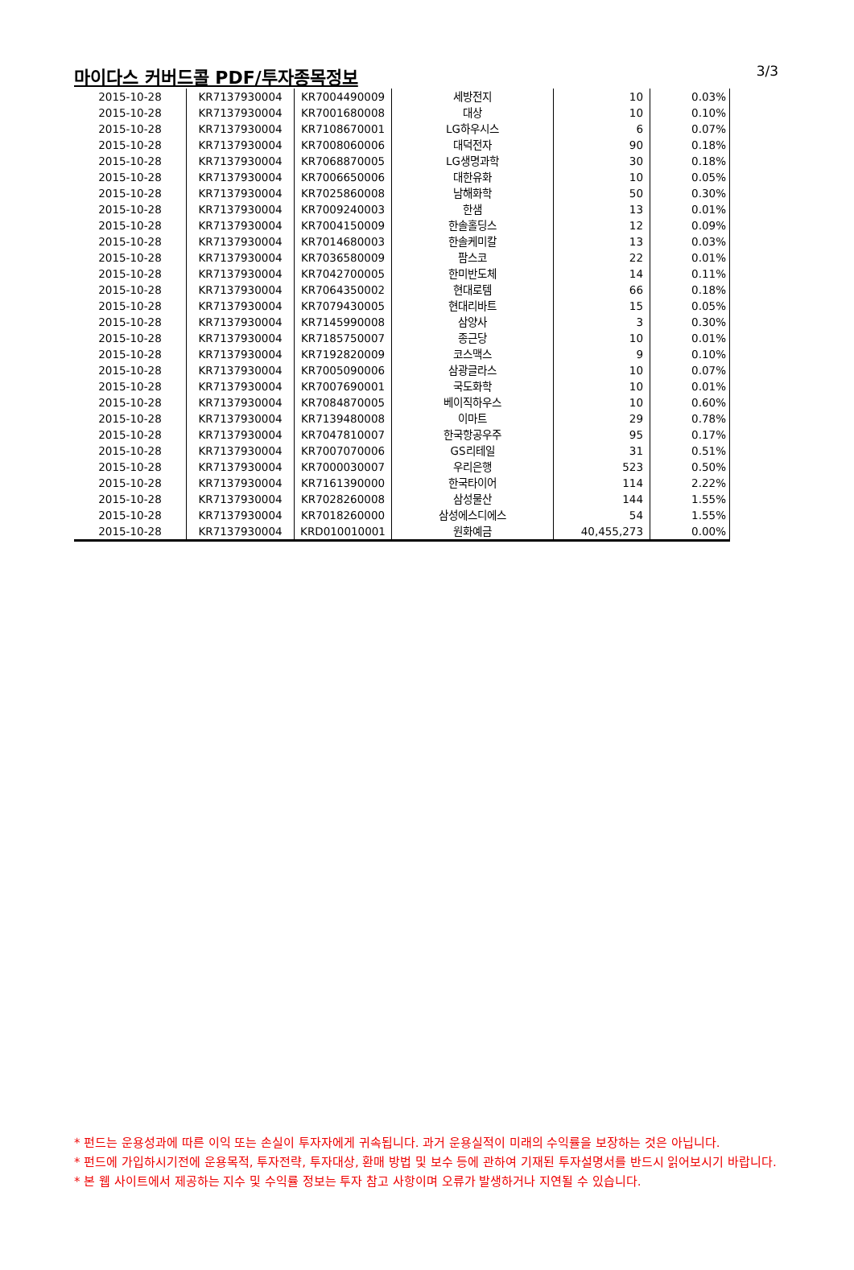마이다스 커버드콜 PDF/투자종목정보
3/3
| 2015-10-28 | KR7137930004 | KR7004490009 | 세방전지 | 10 | 0.03% |
| 2015-10-28 | KR7137930004 | KR7001680008 | 대상 | 10 | 0.10% |
| 2015-10-28 | KR7137930004 | KR7108670001 | LG하우시스 | 6 | 0.07% |
| 2015-10-28 | KR7137930004 | KR7008060006 | 대덕전자 | 90 | 0.18% |
| 2015-10-28 | KR7137930004 | KR7068870005 | LG생명과학 | 30 | 0.18% |
| 2015-10-28 | KR7137930004 | KR7006650006 | 대한유화 | 10 | 0.05% |
| 2015-10-28 | KR7137930004 | KR7025860008 | 남해화학 | 50 | 0.30% |
| 2015-10-28 | KR7137930004 | KR7009240003 | 한샘 | 13 | 0.01% |
| 2015-10-28 | KR7137930004 | KR7004150009 | 한솔홀딩스 | 12 | 0.09% |
| 2015-10-28 | KR7137930004 | KR7014680003 | 한솔케미칼 | 13 | 0.03% |
| 2015-10-28 | KR7137930004 | KR7036580009 | 팜스코 | 22 | 0.01% |
| 2015-10-28 | KR7137930004 | KR7042700005 | 한미반도체 | 14 | 0.11% |
| 2015-10-28 | KR7137930004 | KR7064350002 | 현대로템 | 66 | 0.18% |
| 2015-10-28 | KR7137930004 | KR7079430005 | 현대리바트 | 15 | 0.05% |
| 2015-10-28 | KR7137930004 | KR7145990008 | 삼양사 | 3 | 0.30% |
| 2015-10-28 | KR7137930004 | KR7185750007 | 종근당 | 10 | 0.01% |
| 2015-10-28 | KR7137930004 | KR7192820009 | 코스맥스 | 9 | 0.10% |
| 2015-10-28 | KR7137930004 | KR7005090006 | 삼광글라스 | 10 | 0.07% |
| 2015-10-28 | KR7137930004 | KR7007690001 | 국도화학 | 10 | 0.01% |
| 2015-10-28 | KR7137930004 | KR7084870005 | 베이직하우스 | 10 | 0.60% |
| 2015-10-28 | KR7137930004 | KR7139480008 | 이마트 | 29 | 0.78% |
| 2015-10-28 | KR7137930004 | KR7047810007 | 한국항공우주 | 95 | 0.17% |
| 2015-10-28 | KR7137930004 | KR7007070006 | GS리테일 | 31 | 0.51% |
| 2015-10-28 | KR7137930004 | KR7000030007 | 우리은행 | 523 | 0.50% |
| 2015-10-28 | KR7137930004 | KR7161390000 | 한국타이어 | 114 | 2.22% |
| 2015-10-28 | KR7137930004 | KR7028260008 | 삼성물산 | 144 | 1.55% |
| 2015-10-28 | KR7137930004 | KR7018260000 | 삼성에스디에스 | 54 | 1.55% |
| 2015-10-28 | KR7137930004 | KRD010010001 | 원화예금 | 40,455,273 | 0.00% |
* 펀드는 운용성과에 따른 이익 또는 손실이 투자자에게 귀속됩니다. 과거 운용실적이 미래의 수익률을 보장하는 것은 아닙니다.
* 펀드에 가입하시기전에 운용목적, 투자전략, 투자대상, 환매 방법 및 보수 등에 관하여 기재된 투자설명서를 반드시 읽어보시기 바랍니다.
* 본 웹 사이트에서 제공하는 지수 및 수익률 정보는 투자 참고 사항이며 오류가 발생하거나 지연될 수 있습니다.